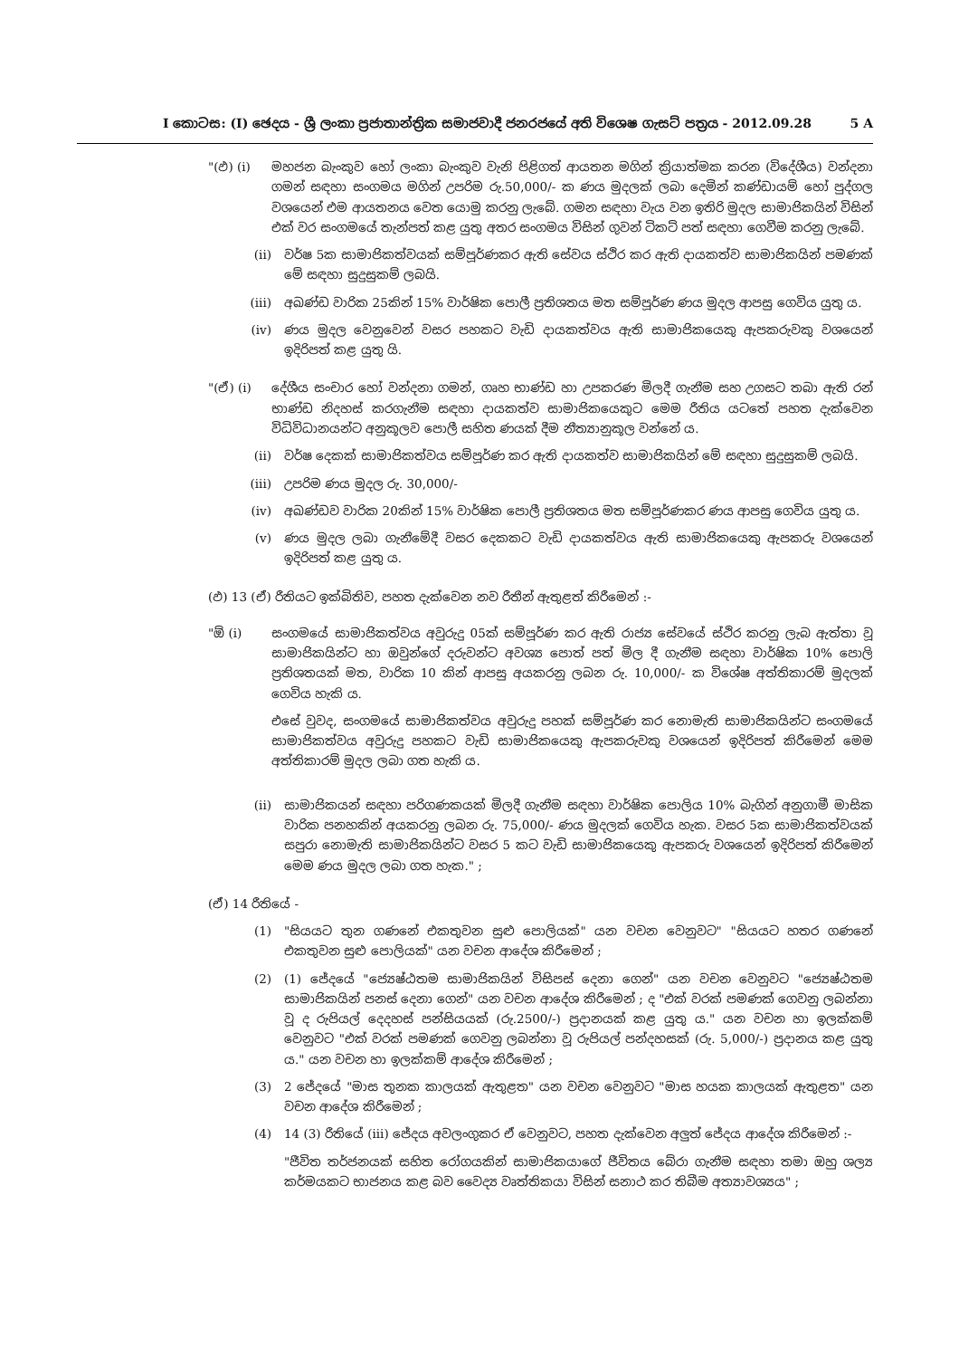I කොටස: (I) ඡෙදය - ශ්‍රී ලංකා ප්‍රජාතාන්ත්‍රික සමාජවාදී ජනරජයේ අති විශෙෂ ගැසට් පත්‍රය - 2012.09.28 5 A
"(ඵ) (i) මහජන බැංකුව හෝ ලංකා බැංකුව වැනි පිළිගත් ආයතන මගින් ක්‍රියාත්මක කරන (විදේශීය) වන්දනා ගමන් සඳහා සංගමය මගින් උපරිම රු.50,000/- ක ණය මුදලක් ලබා දෙමින් කණ්ඩායම් හෝ පුද්ගල වශයෙන් එම ආයතනය වෙත යොමු කරනු ලැබේ. ගමන සඳහා වැය වන ඉතිරි මුදල සාමාජිකයින් විසින් එක් වර සංගමයේ තැන්පත් කළ යුතු අතර සංගමය විසින් ගුවන් ටිකට් පත් සඳහා ගෙවීම කරනු ලැබේ.
(ii) වර්ෂ 5ක සාමාජිකත්වයක් සම්පූර්ණකර ඇති සේවය ස්ථිර කර ඇති දායකත්ව සාමාජිකයින් පමණක් මේ සඳහා සුදුසුකම් ලබයි.
(iii) අඛණ්ඩ වාරික 25කින් 15% වාර්ෂික පොලී ප්‍රතිශතය මත සම්පූර්ණ ණය මුදල ආපසු ගෙවිය යුතු ය.
(iv) ණය මුදල වෙනුවෙන් වසර පහකට වැඩි දායකත්වය ඇති සාමාජිකයෙකු ඇපකරුවකු වශයෙන් ඉදිරිපත් කළ යුතු යි.
"(ඒ) (i) දේශීය සංචාර හෝ වන්දනා ගමන්, ගෘහ භාණ්ඩ හා උපකරණ මිලදී ගැනීම සහ උගසට තබා ඇති රන් භාණ්ඩ නිදහස් කරගැනීම සඳහා දායකත්ව සාමාජිකයෙකුට මෙම රීතිය යටතේ පහත දැක්වෙන විධිවිධානයන්ට අනුකූලව පොලී සහිත ණයක් දීම නීත්‍යානුකූල වන්නේ ය.
(ii) වර්ෂ දෙකක් සාමාජිකත්වය සම්පූර්ණ කර ඇති දායකත්ව සාමාජිකයින් මේ සඳහා සුදුසුකම් ලබයි.
(iii) උපරිම ණය මුදල රු. 30,000/-
(iv) අඛණ්ඩව වාරික 20කින් 15% වාර්ෂික පොලී ප්‍රතිශතය මත සම්පූර්ණකර ණය ආපසු ගෙවිය යුතු ය.
(v) ණය මුදල ලබා ගැනීමේදී වසර දෙකකට වැඩි දායකත්වය ඇති සාමාජිකයෙකු ඇපකරු වශයෙන් ඉදිරිපත් කළ යුතු ය.
(ඵ) 13 (ඒ) රීතියට ඉක්බිතිව, පහත දැක්වෙන නව රීතීන් ඇතුළත් කිරීමෙන් :-
"ඕ (i) සංගමයේ සාමාජිකත්වය අවුරුදු 05ක් සම්පූර්ණ කර ඇති රාජ්‍ය සේවයේ ස්ථිර කරනු ලැබ ඇත්තා වූ සාමාජිකයින්ට හා ඔවුන්ගේ දරුවන්ට අවශ්‍ය පොත් පත් මිල දී ගැනීම සඳහා වාර්ෂික 10% පොලි ප්‍රතිශතයක් මත, වාරික 10 කින් ආපසු අයකරනු ලබන රු. 10,000/- ක විශේෂ අත්තිකාරම් මුදලක් ගෙවිය හැකි ය.
එසේ වුවද, සංගමයේ සාමාජිකත්වය අවුරුදු පහක් සම්පූර්ණ කර නොමැති සාමාජිකයින්ට සංගමයේ සාමාජිකත්වය අවුරුදු පහකට වැඩි සාමාජිකයෙකු ඇපකරුවකු වශයෙන් ඉදිරිපත් කිරීමෙන් මෙම අත්තිකාරම් මුදල ලබා ගත හැකි ය.
(ii) සාමාජිකයන් සඳහා පරිගණකයක් මිලදී ගැනීම සඳහා වාර්ෂික පොලිය 10% බැගින් අනුගාමී මාසික වාරික පනහකින් අයකරනු ලබන රු. 75,000/- ණය මුදලක් ගෙවිය හැක. වසර 5ක සාමාජිකත්වයක් සපුරා නොමැති සාමාජිකයින්ට වසර 5 කට වැඩි සාමාජිකයෙකු ඇපකරු වශයෙන් ඉදිරිපත් කිරීමෙන් මෙම ණය මුදල ලබා ගත හැක." ;
(ඒ) 14 රීතියේ -
(1) "සියයට තුන ගණනේ එකතුවන සුළු පොලියක්" යන වචන වෙනුවට" "සියයට හතර ගණනේ එකතුවන සුළු පොලියක්" යන වචන ආදේශ කිරීමෙන් ;
(2) (1) ජේදයේ "ජ්‍යෙෂ්ඨතම සාමාජිකයින් විසිපස් දෙනා ගෙන්" යන වචන වෙනුවට "ජ්‍යෙෂ්ඨතම සාමාජිකයින් පනස් දෙනා ගෙන්" යන වචන ආදේශ කිරීමෙන් ; ද "එක් වරක් පමණක් ගෙවනු ලබන්නා වූ ද රුපියල් දෙදහස් පන්සියයක් (රු.2500/-) ප්‍රදානයක් කළ යුතු ය." යන වචන හා ඉලක්කම් වෙනුවට "එක් වරක් පමණක් ගෙවනු ලබන්නා වූ රුපියල් පන්දහසක් (රු. 5,000/-) ප්‍රදානය කළ යුතු ය." යන වචන හා ඉලක්කම් ආදේශ කිරීමෙන් ;
(3) 2 ජේදයේ "මාස තුනක කාලයක් ඇතුළත" යන වචන වෙනුවට "මාස හයක කාලයක් ඇතුළත" යන වචන ආදේශ කිරීමෙන් ;
(4) 14 (3) රීතියේ (iii) ජේදය අවලංගුකර ඒ වෙනුවට, පහත දැක්වෙන අලුත් ජේදය ආදේශ කිරීමෙන් :-
"ජීවිත තර්ජනයක් සහිත රෝගයකින් සාමාජිකයාගේ ජීවිතය බේරා ගැනීම සඳහා තමා ඔහු ශල්‍ය කර්මයකට භාජනය කළ බව වෛද්‍ය වෘත්තිකයා විසින් සනාථ කර තිබීම අත්‍යාවශ්‍යය" ;